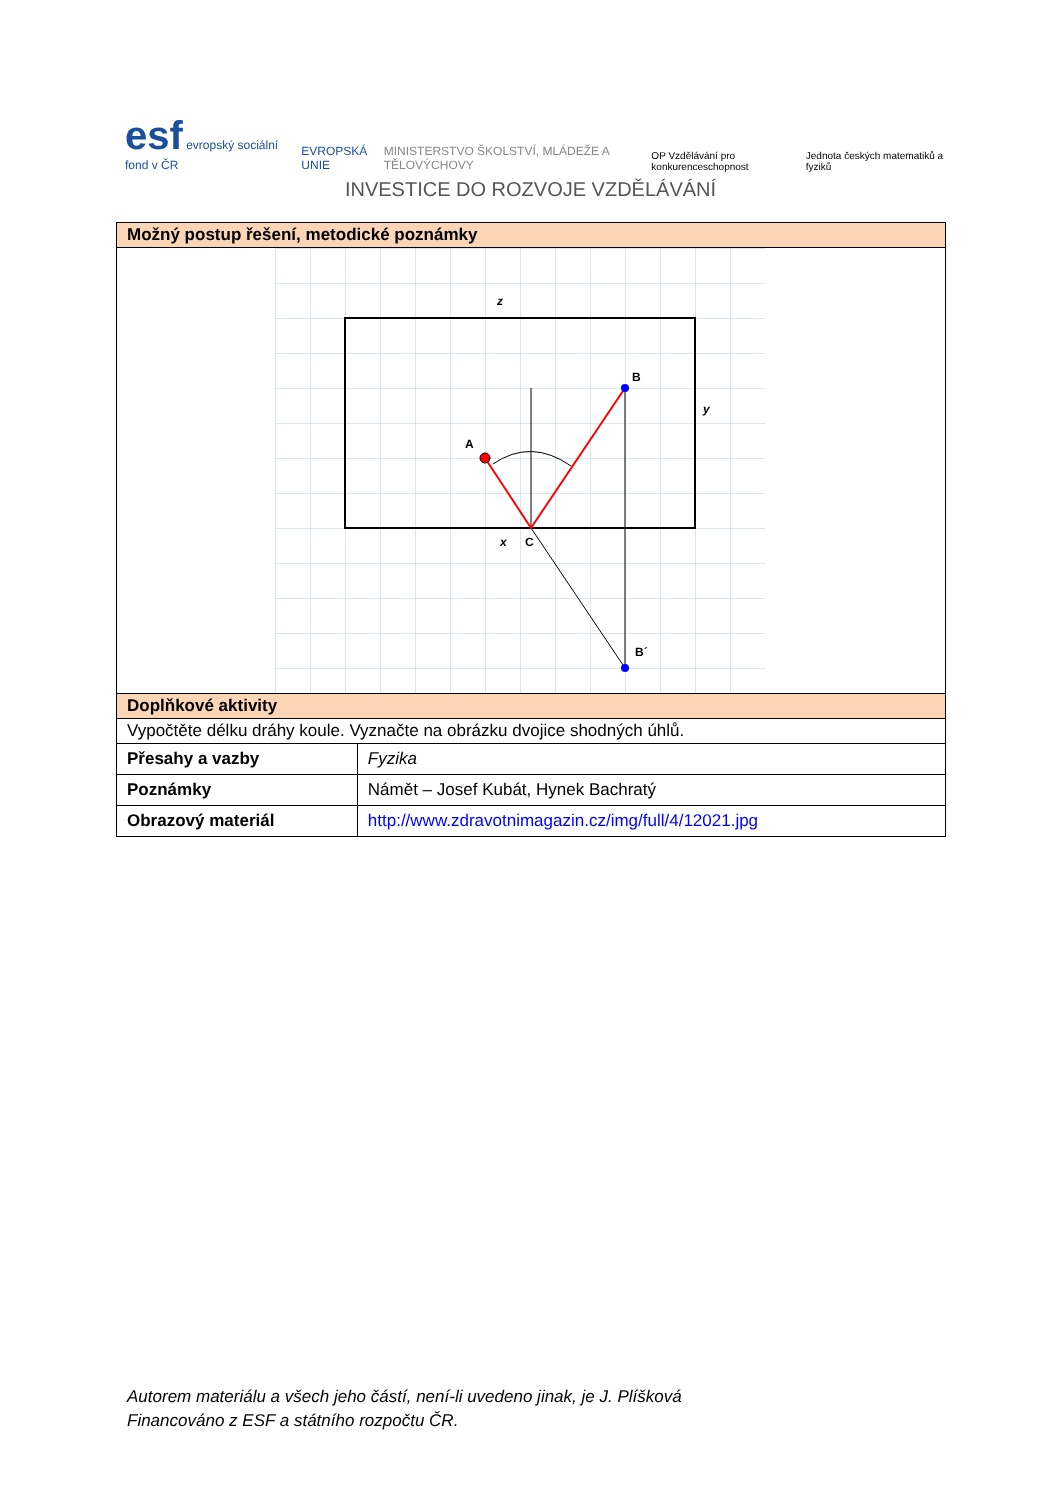esf evropský sociální fond v ČR
EVROPSKÁ UNIE
MINISTERSTVO ŠKOLSTVÍ, MLÁDEŽE A TĚLOVÝCHOVY
OP Vzdělávání pro konkurenceschopnost
Jednota českých matematiků a fyziků
INVESTICE DO ROZVOJE VZDĚLÁVÁNÍ
| Možný postup řešení, metodické poznámky | |
| z B y A x C B´ | |
| Doplňkové aktivity | |
| Vypočtěte délku dráhy koule. Vyznačte na obrázku dvojice shodných úhlů. | |
| Přesahy a vazby | Fyzika |
| Poznámky | Námět – Josef Kubát, Hynek Bachratý |
| Obrazový materiál | http://www.zdravotnimagazin.cz/img/full/4/12021.jpg |
Autorem materiálu a všech jeho částí, není-li uvedeno jinak, je J. Plíšková
Financováno z ESF a státního rozpočtu ČR.